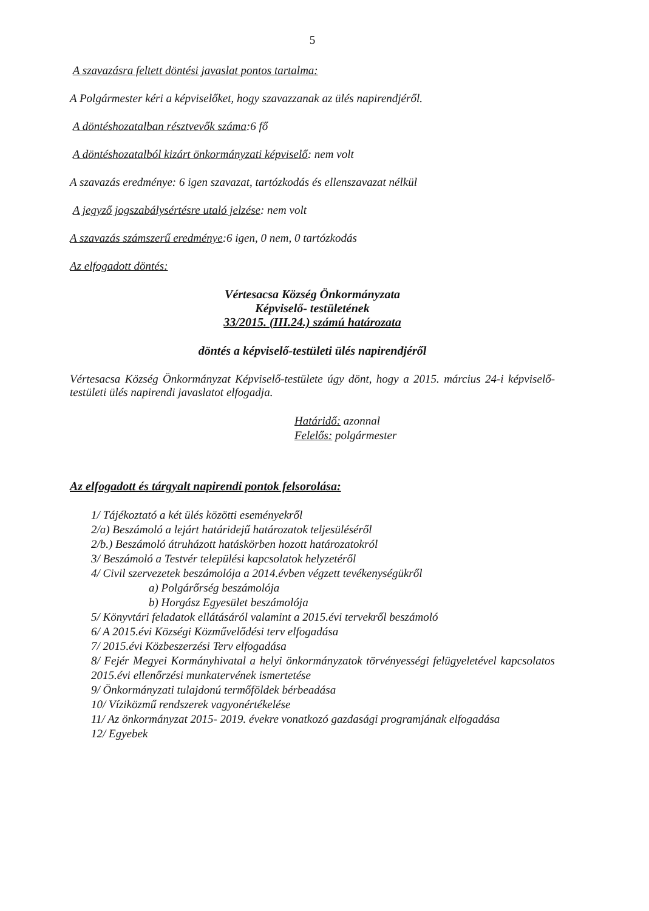5
A szavazásra feltett döntési javaslat pontos tartalma:
A Polgármester kéri a képviselőket, hogy szavazzanak az ülés napirendjéről.
A döntéshozatalban résztvevők száma:6 fő
A döntéshozatalból kizárt önkormányzati képviselő: nem volt
A szavazás eredménye: 6 igen szavazat, tartózkodás és ellenszavazat nélkül
A jegyző jogszabálysértésre utaló jelzése: nem volt
A szavazás számszerű eredménye:6 igen, 0 nem, 0 tartózkodás
Az elfogadott döntés:
Vértesacsa Község Önkormányzata
Képviselő- testületének
33/2015. (III.24.) számú határozata
döntés a képviselő-testületi ülés napirendjéről
Vértesacsa Község Önkormányzat Képviselő-testülete úgy dönt, hogy a 2015. március 24-i képviselő-testületi ülés napirendi javaslatot elfogadja.
Határidő: azonnal
Felelős: polgármester
Az elfogadott és tárgyalt napirendi pontok felsorolása:
1/ Tájékoztató a két ülés közötti eseményekről
2/a) Beszámoló a lejárt határidejű határozatok teljesüléséről
2/b.) Beszámoló átruházott hatáskörben hozott határozatokról
3/ Beszámoló a Testvér települési kapcsolatok helyzetéről
4/ Civil szervezetek beszámolója a 2014.évben végzett tevékenységükről
a) Polgárőrség beszámolója
b) Horgász Egyesület beszámolója
5/ Könyvtári feladatok ellátásáról valamint a 2015.évi tervekről beszámoló
6/ A 2015.évi Községi Közművelődési terv elfogadása
7/ 2015.évi Közbeszerzési Terv elfogadása
8/ Fejér Megyei Kormányhivatal a helyi önkormányzatok törvényességi felügyeletével kapcsolatos 2015.évi ellenőrzési munkatervének ismertetése
9/ Önkormányzati tulajdonú termőföldek bérbeadása
10/ Víziközmű rendszerek vagyonértékelése
11/ Az önkormányzat 2015- 2019. évekre vonatkozó gazdasági programjának elfogadása
12/ Egyebek